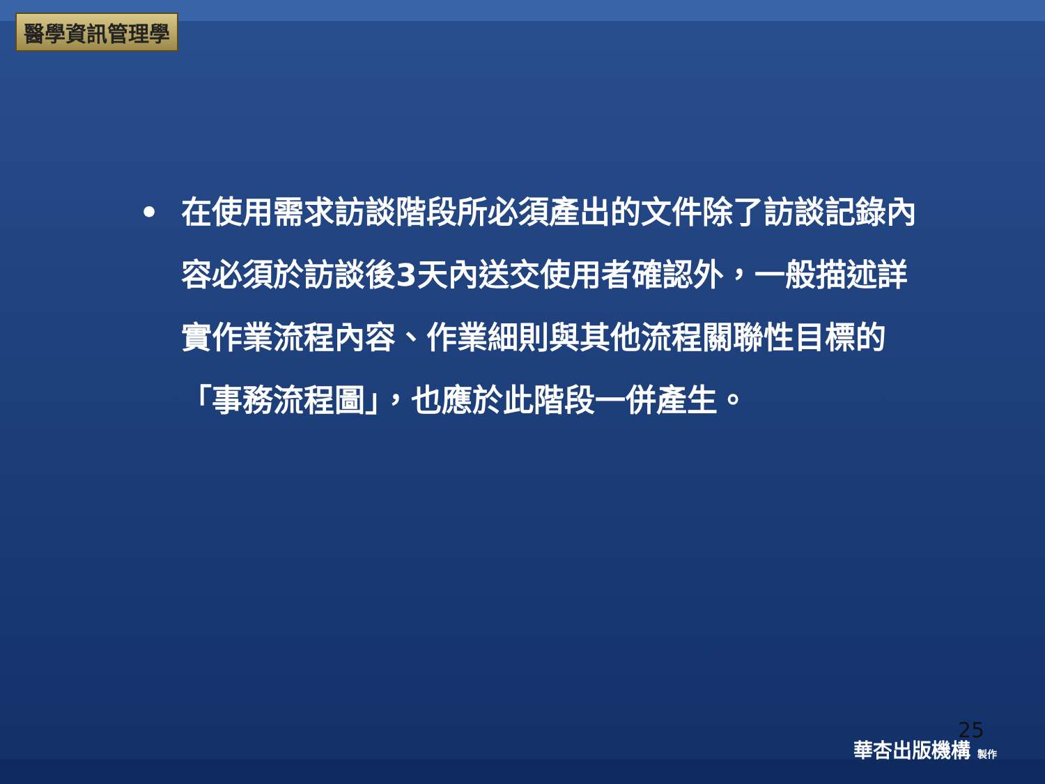醫學資訊管理學
• 在使用需求訪談階段所必須產出的文件除了訪談記錄內容必須於訪談後3天內送交使用者確認外，一般描述詳實作業流程內容、作業細則與其他流程關聯性目標的「事務流程圖」，也應於此階段一併產生。
25
華杏出版機構 製作